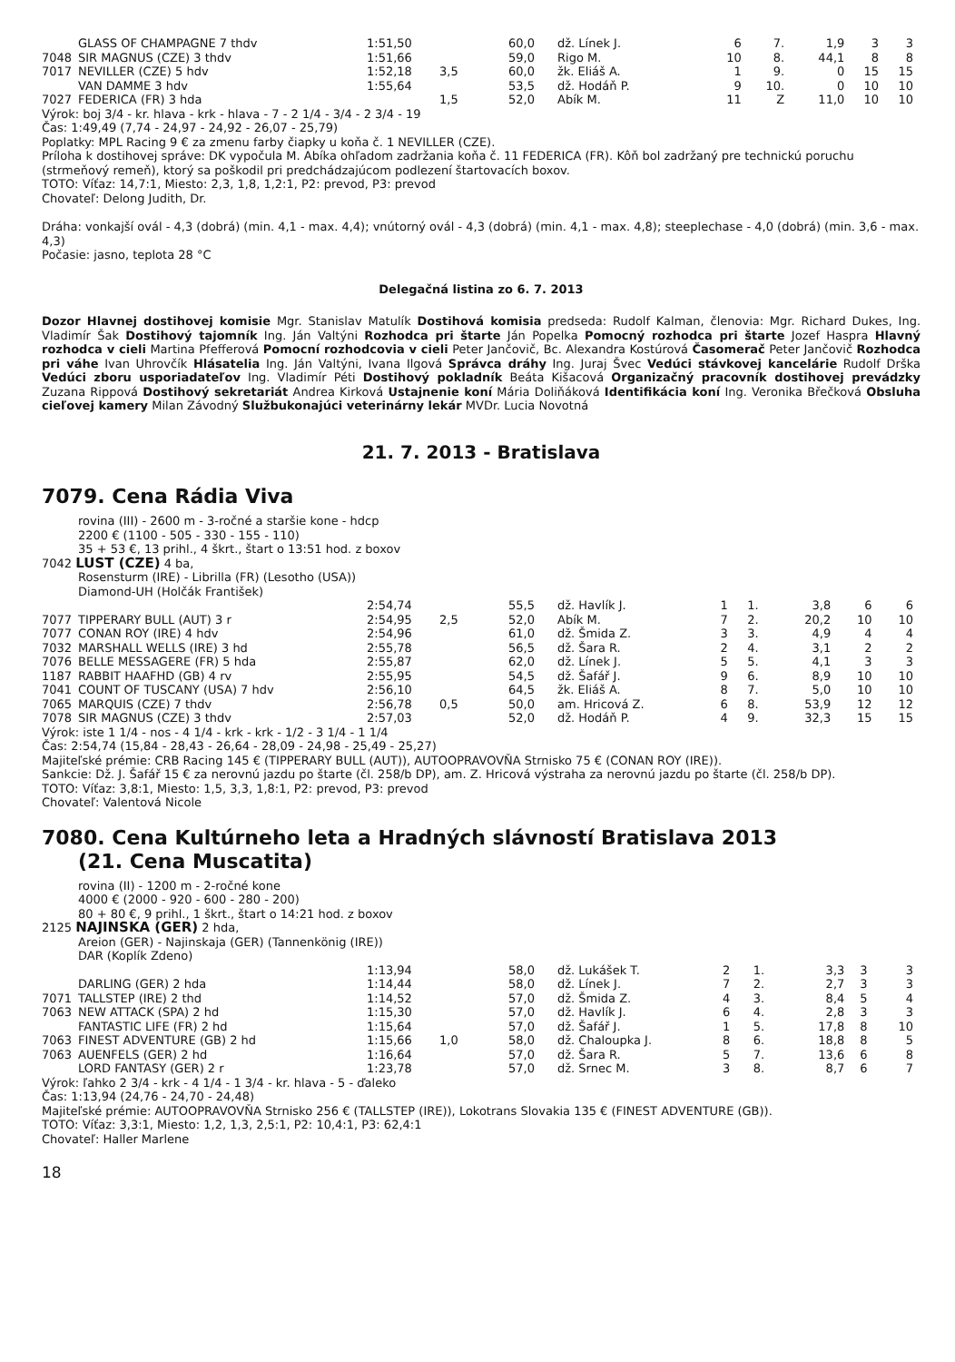| | GLASS OF CHAMPAGNE 7 thdv | 1:51,50 | | 60,0 | dž. Línek J. | 6 | 7. | 1,9 | 3 | 3 |
| 7048 | SIR MAGNUS (CZE) 3 thdv | 1:51,66 | | 59,0 | Rigo M. | 10 | 8. | 44,1 | 8 | 8 |
| 7017 | NEVILLER (CZE) 5 hdv | 1:52,18 | 3,5 | 60,0 | žk. Eliáš A. | 1 | 9. | 0 | 15 | 15 |
| | VAN DAMME 3 hdv | 1:55,64 | | 53,5 | dž. Hodáň P. | 9 | 10. | 0 | 10 | 10 |
| 7027 | FEDERICA (FR) 3 hda | | 1,5 | 52,0 | Abík M. | 11 | Z | 11,0 | 10 | 10 |
Výrok: boj 3/4 - kr. hlava - krk - hlava - 7 - 2 1/4 - 3/4 - 2 3/4 - 19
Čas: 1:49,49 (7,74 - 24,97 - 24,92 - 26,07 - 25,79)
Poplatky: MPL Racing 9 € za zmenu farby čiapky u koňa č. 1 NEVILLER (CZE).
Príloha k dostihovej správe: DK vypočula M. Abíka ohľadom zadržania koňa č. 11 FEDERICA (FR). Kôň bol zadržaný pre technickú poruchu (strmeňový remeň), ktorý sa poškodil pri predchádzajúcom podlezení štartovacích boxov.
TOTO: Víťaz: 14,7:1, Miesto: 2,3, 1,8, 1,2:1, P2: prevod, P3: prevod
Chovateľ: Delong Judith, Dr.
Dráha: vonkajší ovál - 4,3 (dobrá) (min. 4,1 - max. 4,4); vnútorný ovál - 4,3 (dobrá) (min. 4,1 - max. 4,8); steeplechase - 4,0 (dobrá) (min. 3,6 - max. 4,3)
Počasie: jasno, teplota 28 °C
Delegačná listina zo 6. 7. 2013
Dozor Hlavnej dostihovej komisie Mgr. Stanislav Matulík Dostihová komisia predseda: Rudolf Kalman, členovia: Mgr. Richard Dukes, Ing. Vladimír Šak Dostihový tajomník Ing. Ján Valtýni Rozhodca pri štarte Ján Popelka Pomocný rozhodca pri štarte Jozef Haspra Hlavný rozhodca v cieli Martina Pfefferová Pomocní rozhodcovia v cieli Peter Jančovič, Bc. Alexandra Kostúrová Časomerač Peter Jančovič Rozhodca pri váhe Ivan Uhrovčík Hlásatelia Ing. Ján Valtýni, Ivana Ilgová Správca dráhy Ing. Juraj Švec Vedúci stávkovej kancelárie Rudolf Drška Vedúci zboru usporiadateľov Ing. Vladimír Péti Dostihový pokladník Beáta Kišacová Organizačný pracovník dostihovej prevádzky Zuzana Rippová Dostihový sekretariát Andrea Kirková Ustajnenie koní Mária Doliňáková Identifikácia koní Ing. Veronika Břečková Obsluha cieľovej kamery Milan Závodný Službukonajúci veterinárny lekár MVDr. Lucia Novotná
21. 7. 2013 - Bratislava
7079. Cena Rádia Viva
rovina (III) - 2600 m - 3-ročné a staršie kone - hdcp
2200 € (1100 - 505 - 330 - 155 - 110)
35 + 53 €, 13 prihl., 4 škrt., štart o 13:51 hod. z boxov
7042 LUST (CZE) 4 ba,
Rosensturm (IRE) - Librilla (FR) (Lesotho (USA))
Diamond-UH (Holčák František)
| | | 2:54,74 | | 55,5 | dž. Havlík J. | 1 | 1. | 3,8 | 6 | 6 |
| 7077 | TIPPERARY BULL (AUT) 3 r | 2:54,95 | 2,5 | 52,0 | Abík M. | 7 | 2. | 20,2 | 10 | 10 |
| 7077 | CONAN ROY (IRE) 4 hdv | 2:54,96 | | 61,0 | dž. Šmida Z. | 3 | 3. | 4,9 | 4 | 4 |
| 7032 | MARSHALL WELLS (IRE) 3 hd | 2:55,78 | | 56,5 | dž. Šara R. | 2 | 4. | 3,1 | 2 | 2 |
| 7076 | BELLE MESSAGERE (FR) 5 hda | 2:55,87 | | 62,0 | dž. Línek J. | 5 | 5. | 4,1 | 3 | 3 |
| 1187 | RABBIT HAAFHD (GB) 4 rv | 2:55,95 | | 54,5 | dž. Šafář J. | 9 | 6. | 8,9 | 10 | 10 |
| 7041 | COUNT OF TUSCANY (USA) 7 hdv | 2:56,10 | | 64,5 | žk. Eliáš A. | 8 | 7. | 5,0 | 10 | 10 |
| 7065 | MARQUIS (CZE) 7 thdv | 2:56,78 | 0,5 | 50,0 | am. Hricová Z. | 6 | 8. | 53,9 | 12 | 12 |
| 7078 | SIR MAGNUS (CZE) 3 thdv | 2:57,03 | | 52,0 | dž. Hodáň P. | 4 | 9. | 32,3 | 15 | 15 |
Výrok: iste 1 1/4 - nos - 4 1/4 - krk - krk - 1/2 - 3 1/4 - 1 1/4
Čas: 2:54,74 (15,84 - 28,43 - 26,64 - 28,09 - 24,98 - 25,49 - 25,27)
Majiteľské prémie: CRB Racing 145 € (TIPPERARY BULL (AUT)), AUTOOPRAVOVŇA Strnisko 75 € (CONAN ROY (IRE)).
Sankcie: Dž. J. Šafář 15 € za nerovnú jazdu po štarte (čl. 258/b DP), am. Z. Hricová výstraha za nerovnú jazdu po štarte (čl. 258/b DP).
TOTO: Víťaz: 3,8:1, Miesto: 1,5, 3,3, 1,8:1, P2: prevod, P3: prevod
Chovateľ: Valentová Nicole
7080. Cena Kultúrneho leta a Hradných slávností Bratislava 2013
(21. Cena Muscatita)
rovina (II) - 1200 m - 2-ročné kone
4000 € (2000 - 920 - 600 - 280 - 200)
80 + 80 €, 9 prihl., 1 škrt., štart o 14:21 hod. z boxov
2125 NAJINSKA (GER) 2 hda,
Areion (GER) - Najinskaja (GER) (Tannenkönig (IRE))
DAR (Koplík Zdeno)
| | | 1:13,94 | | 58,0 | dž. Lukášek T. | 2 | 1. | 3,3 | 3 | 3 |
| | DARLING (GER) 2 hda | 1:14,44 | | 58,0 | dž. Línek J. | 7 | 2. | 2,7 | 3 | 3 |
| 7071 | TALLSTEP (IRE) 2 thd | 1:14,52 | | 57,0 | dž. Šmida Z. | 4 | 3. | 8,4 | 5 | 4 |
| 7063 | NEW ATTACK (SPA) 2 hd | 1:15,30 | | 57,0 | dž. Havlík J. | 6 | 4. | 2,8 | 3 | 3 |
| | FANTASTIC LIFE (FR) 2 hd | 1:15,64 | | 57,0 | dž. Šafář J. | 1 | 5. | 17,8 | 8 | 10 |
| 7063 | FINEST ADVENTURE (GB) 2 hd | 1:15,66 | 1,0 | 58,0 | dž. Chaloupka J. | 8 | 6. | 18,8 | 8 | 5 |
| 7063 | AUENFELS (GER) 2 hd | 1:16,64 | | 57,0 | dž. Šara R. | 5 | 7. | 13,6 | 6 | 8 |
| | LORD FANTASY (GER) 2 r | 1:23,78 | | 57,0 | dž. Srnec M. | 3 | 8. | 8,7 | 6 | 7 |
Výrok: ľahko 2 3/4 - krk - 4 1/4 - 1 3/4 - kr. hlava - 5 - ďaleko
Čas: 1:13,94 (24,76 - 24,70 - 24,48)
Majiteľské prémie: AUTOOPRAVOVŇA Strnisko 256 € (TALLSTEP (IRE)), Lokotrans Slovakia 135 € (FINEST ADVENTURE (GB)).
TOTO: Víťaz: 3,3:1, Miesto: 1,2, 1,3, 2,5:1, P2: 10,4:1, P3: 62,4:1
Chovateľ: Haller Marlene
18